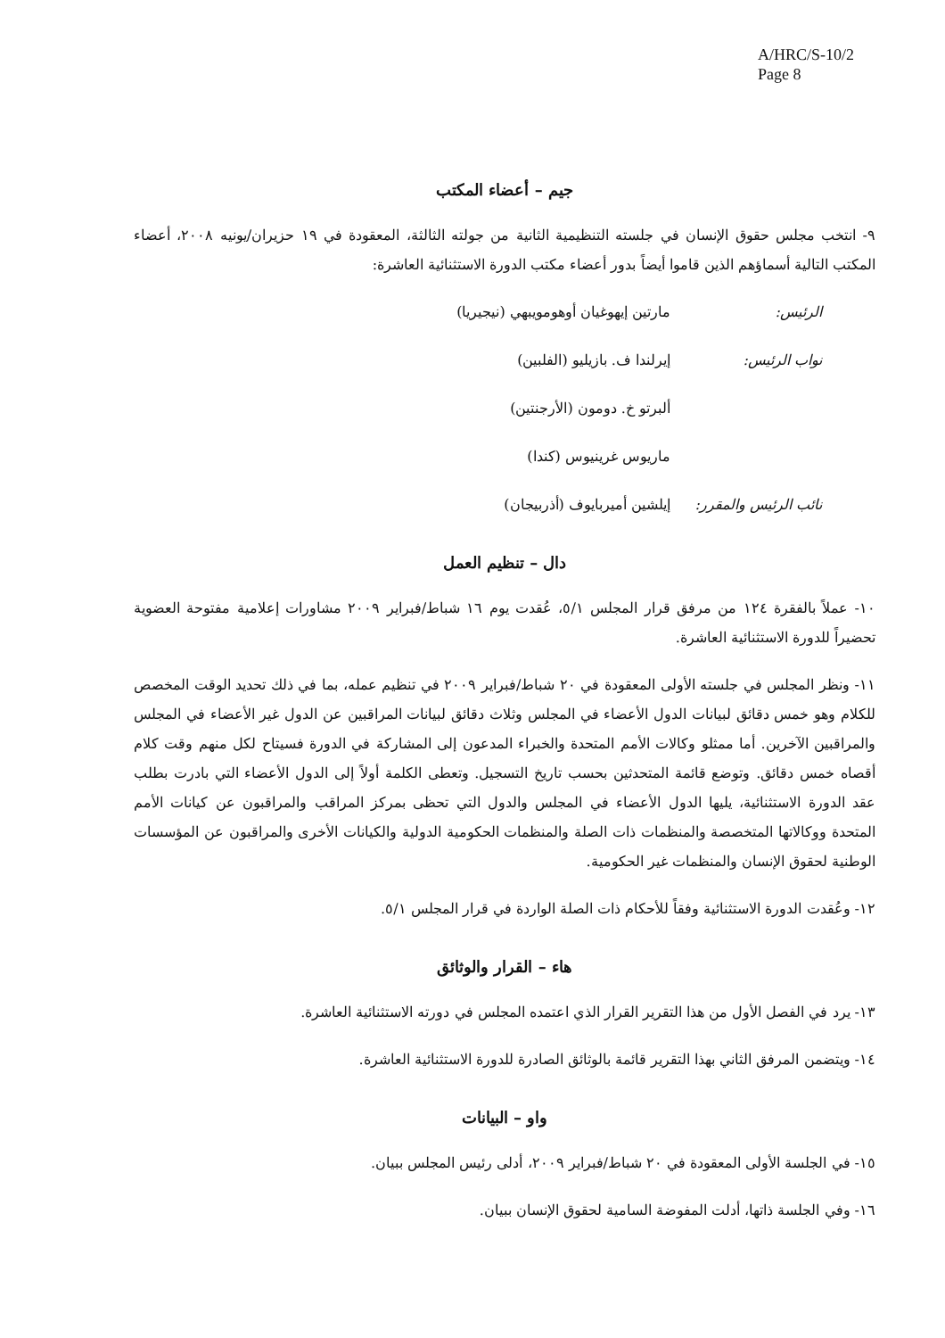A/HRC/S-10/2
Page 8
جيم – أعضاء المكتب
٩- انتخب مجلس حقوق الإنسان في جلسته التنظيمية الثانية من جولته الثالثة، المعقودة في ١٩ حزيران/يونيه ٢٠٠٨، أعضاء المكتب التالية أسماؤهم الذين قاموا أيضاً بدور أعضاء مكتب الدورة الاستثنائية العاشرة:
الرئيس: مارتين إيهوغيان أوهومويبهي (نيجيريا)
نواب الرئيس: إيرلندا ف. بازيليو (الفلبين)
ألبرتو خ. دومون (الأرجنتين)
ماريوس غرينيوس (كندا)
نائب الرئيس والمقرر:
إيلشين أميربايوف (أذربيجان)
دال – تنظيم العمل
١٠- عملاً بالفقرة ١٢٤ من مرفق قرار المجلس ٥/١، عُقدت يوم ١٦ شباط/فبراير ٢٠٠٩ مشاورات إعلامية مفتوحة العضوية تحضيراً للدورة الاستثنائية العاشرة.
١١- ونظر المجلس في جلسته الأولى المعقودة في ٢٠ شباط/فبراير ٢٠٠٩ في تنظيم عمله، بما في ذلك تحديد الوقت المخصص للكلام وهو خمس دقائق لبيانات الدول الأعضاء في المجلس وثلاث دقائق لبيانات المراقبين عن الدول غير الأعضاء في المجلس والمراقبين الآخرين. أما ممثلو وكالات الأمم المتحدة والخبراء المدعون إلى المشاركة في الدورة فسيتاح لكل منهم وقت كلام أقصاه خمس دقائق. وتوضع قائمة المتحدثين بحسب تاريخ التسجيل. وتعطى الكلمة أولاً إلى الدول الأعضاء التي بادرت بطلب عقد الدورة الاستثنائية، يليها الدول الأعضاء في المجلس والدول التي تحظى بمركز المراقب والمراقبون عن كيانات الأمم المتحدة ووكالاتها المتخصصة والمنظمات ذات الصلة والمنظمات الحكومية الدولية والكيانات الأخرى والمراقبون عن المؤسسات الوطنية لحقوق الإنسان والمنظمات غير الحكومية.
١٢- وعُقدت الدورة الاستثنائية وفقاً للأحكام ذات الصلة الواردة في قرار المجلس ٥/١.
هاء – القرار والوثائق
١٣- يرد في الفصل الأول من هذا التقرير القرار الذي اعتمده المجلس في دورته الاستثنائية العاشرة.
١٤- ويتضمن المرفق الثاني بهذا التقرير قائمة بالوثائق الصادرة للدورة الاستثنائية العاشرة.
واو – البيانات
١٥- في الجلسة الأولى المعقودة في ٢٠ شباط/فبراير ٢٠٠٩، أدلى رئيس المجلس ببيان.
١٦- وفي الجلسة ذاتها، أدلت المفوضة السامية لحقوق الإنسان ببيان.